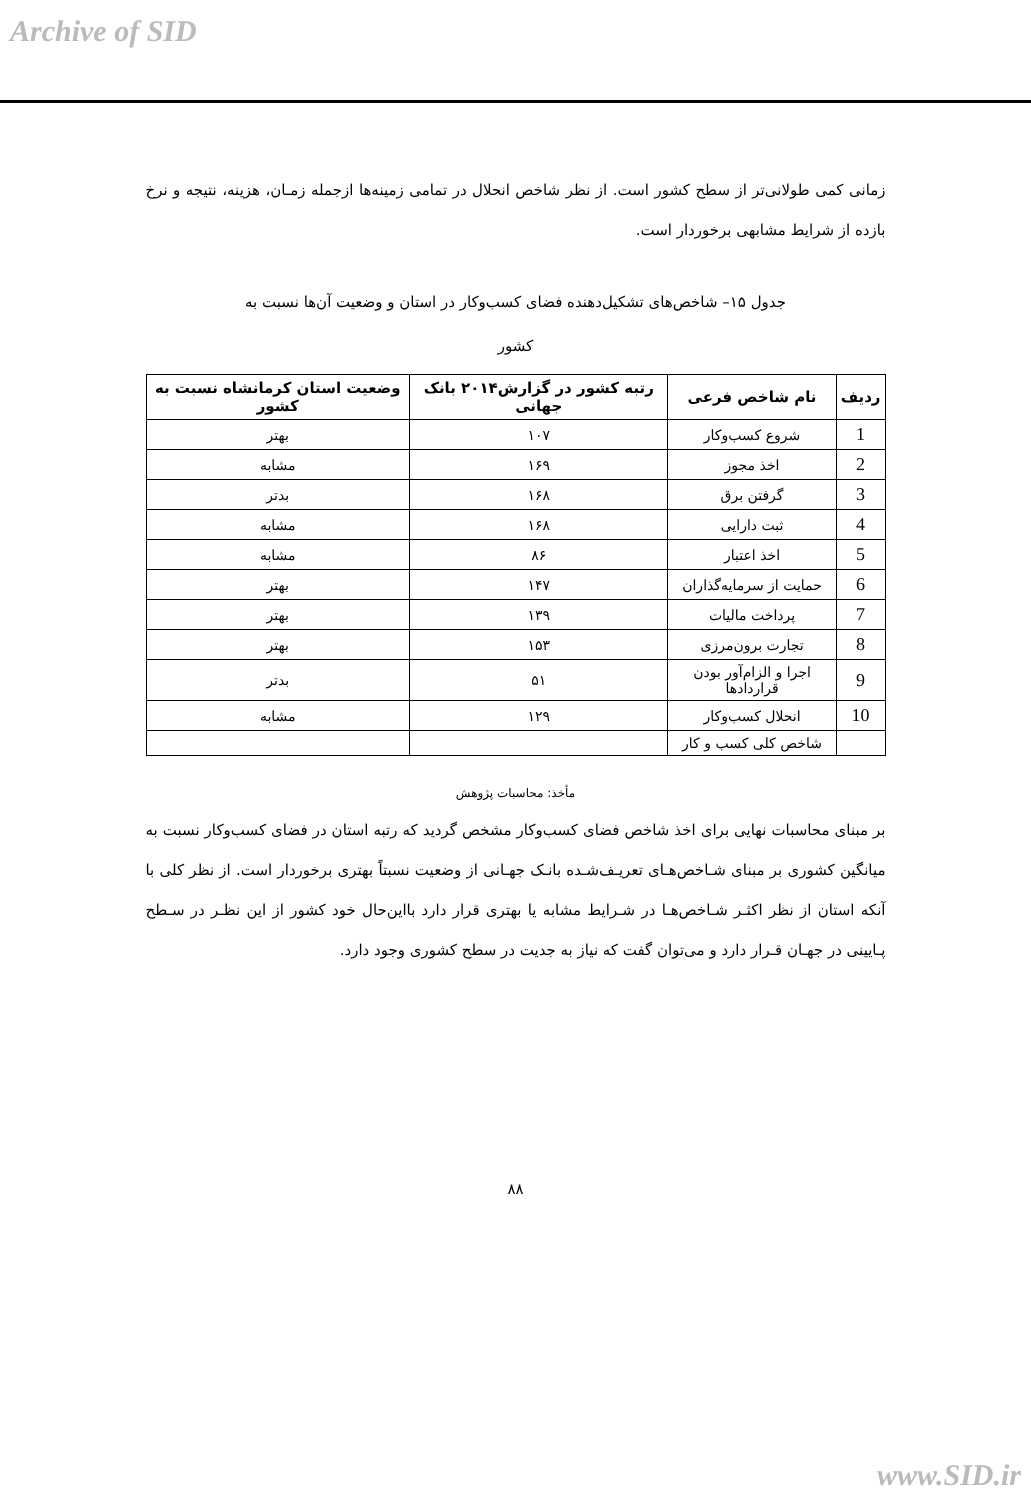Archive of SID
زمانی کمی طولانی‌تر از سطح کشور است. از نظر شاخص انحلال در تمامی زمینه‌ها ازجمله زمـان، هزینه، نتیجه و نرخ بازده از شرایط مشابهی برخوردار است.
جدول ۱۵– شاخص‌های تشکیل‌دهنده فضای کسب‌وکار در استان و وضعیت آن‌ها نسبت به
کشور
| ردیف | نام شاخص فرعی | رتبه کشور در گزارش۲۰۱۴ بانک جهانی | وضعیت استان کرمانشاه نسبت به کشور |
| --- | --- | --- | --- |
| 1 | شروع کسب‌وکار | ۱۰۷ | بهتر |
| 2 | اخذ مجوز | ۱۶۹ | مشابه |
| 3 | گرفتن برق | ۱۶۸ | بدتر |
| 4 | ثبت دارایی | ۱۶۸ | مشابه |
| 5 | اخذ اعتبار | ۸۶ | مشابه |
| 6 | حمایت از سرمایه‌گذاران | ۱۴۷ | بهتر |
| 7 | پرداخت مالیات | ۱۳۹ | بهتر |
| 8 | تجارت برون‌مرزی | ۱۵۳ | بهتر |
| 9 | اجرا و الزام‌آور بودن قراردادها | ۵۱ | بدتر |
| 10 | انحلال کسب‌وکار | ۱۲۹ | مشابه |
| | شاخص کلی کسب و کار | | |
مأخذ: محاسبات پژوهش
بر مبنای محاسبات نهایی برای اخذ شاخص فضای کسب‌وکار مشخص گردید که رتبه استان در فضای کسب‌وکار نسبت به میانگین کشوری بر مبنای شـاخص‌هـای تعریـف‌شـده بانـک جهـانی از وضعیت نسبتاً بهتری برخوردار است. از نظر کلی با آنکه استان از نظر اکثـر شـاخص‌هـا در شـرایط مشابه یا بهتری قرار دارد بااین‌حال خود کشور از این نظـر در سـطح پـایینی در جهـان قـرار دارد و می‌توان گفت که نیاز به جدیت در سطح کشوری وجود دارد.
۸۸
www.SID.ir